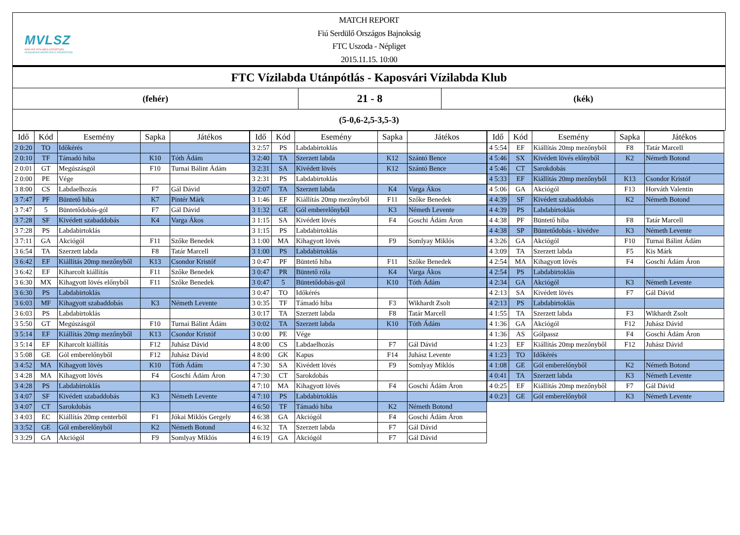MVLSZ
MAGYAR VÍZILABDA SZÖVETSÉG
HUNGARIAN WATER POLO FEDERATION
MATCH REPORT
Fiú Serdülő Országos Bajnokság
FTC Uszoda - Népliget
2015.11.15. 10:00
FTC Vízilabda Utánpótlás - Kaposvári Vízilabda Klub
(fehér)
21 - 8
(kék)
(5-0,6-2,5-3,5-3)
| Idő | Kód | Esemény | Sapka | Játékos |
| --- | --- | --- | --- | --- |
| 2 0:20 | TO | Időkérés | | |
| 2 0:10 | TF | Támadó hiba | K10 | Tóth Ádám |
| 2 0:01 | GT | Megúszásgól | F10 | Turnai Bálint Ádám |
| 2 0:00 | PE | Vége | | |
| 3 8:00 | CS | Labdaelhozás | F7 | Gál Dávid |
| 3 7:47 | PF | Büntető hiba | K7 | Pintér Márk |
| 3 7:47 | 5 | Büntetődobás-gól | F7 | Gál Dávid |
| 3 7:28 | SF | Kivédett szabaddobás | K4 | Varga Ákos |
| 3 7:28 | PS | Labdabirtoklás | | |
| 3 7:11 | GA | Akciógól | F11 | Szőke Benedek |
| 3 6:54 | TA | Szerzett labda | F8 | Tatár Marcell |
| 3 6:42 | EF | Kiállítás 20mp mezőnyből | K13 | Csondor Kristóf |
| 3 6:42 | EF | Kiharcolt kiállítás | F11 | Szőke Benedek |
| 3 6:30 | MX | Kihagyott lövés előnyből | F11 | Szőke Benedek |
| 3 6:30 | PS | Labdabirtoklás | | |
| 3 6:03 | MF | Kihagyott szabaddobás | K3 | Németh Levente |
| 3 6:03 | PS | Labdabirtoklás | | |
| 3 5:50 | GT | Megúszásgól | F10 | Turnai Bálint Ádám |
| 3 5:14 | EF | Kiállítás 20mp mezőnyből | K13 | Csondor Kristóf |
| 3 5:14 | EF | Kiharcolt kiállítás | F12 | Juhász Dávid |
| 3 5:08 | GE | Gól emberelőnyből | F12 | Juhász Dávid |
| 3 4:52 | MA | Kihagyott lövés | K10 | Tóth Ádám |
| 3 4:28 | MA | Kihagyott lövés | F4 | Goschi Ádám Áron |
| 3 4:28 | PS | Labdabirtoklás | | |
| 3 4:07 | SF | Kivédett szabaddobás | K3 | Németh Levente |
| 3 4:07 | CT | Sarokdobás | | |
| 3 4:03 | EC | Kiállítás 20mp centerből | F1 | Jókai Miklós Gergely |
| 3 3:52 | GE | Gól emberelőnyből | K2 | Németh Botond |
| 3 3:29 | GA | Akciógól | F9 | Somlyay Miklós |
| Idő | Kód | Esemény | Sapka | Játékos |
| --- | --- | --- | --- | --- |
| 3 2:57 | PS | Labdabirtoklás | | |
| 3 2:40 | TA | Szerzett labda | K12 | Szántó Bence |
| 3 2:31 | SA | Kivédett lövés | K12 | Szántó Bence |
| 3 2:31 | PS | Labdabirtoklás | | |
| 3 2:07 | TA | Szerzett labda | K4 | Varga Ákos |
| 3 1:46 | EF | Kiállítás 20mp mezőnyből | F11 | Szőke Benedek |
| 3 1:32 | GE | Gól emberelőnyből | K3 | Németh Levente |
| 3 1:15 | SA | Kivédett lövés | F4 | Goschi Ádám Áron |
| 3 1:15 | PS | Labdabirtoklás | | |
| 3 1:00 | MA | Kihagyott lövés | F9 | Somlyay Miklós |
| 3 1:00 | PS | Labdabirtoklás | | |
| 3 0:47 | PF | Büntető hiba | F11 | Szőke Benedek |
| 3 0:47 | PR | Büntető róla | K4 | Varga Ákos |
| 3 0:47 | 5 | Büntetődobás-gól | K10 | Tóth Ádám |
| 3 0:47 | TO | Időkérés | | |
| 3 0:35 | TF | Támadó hiba | F3 | Wikhardt Zsolt |
| 3 0:17 | TA | Szerzett labda | F8 | Tatár Marcell |
| 3 0:02 | TA | Szerzett labda | K10 | Tóth Ádám |
| 3 0:00 | PE | Vége | | |
| 4 8:00 | CS | Labdaelhozás | F7 | Gál Dávid |
| 4 8:00 | GK | Kapus | F14 | Juhász Levente |
| 4 7:30 | SA | Kivédett lövés | F9 | Somlyay Miklós |
| 4 7:30 | CT | Sarokdobás | | |
| 4 7:10 | MA | Kihagyott lövés | F4 | Goschi Ádám Áron |
| 4 7:10 | PS | Labdabirtoklás | | |
| 4 6:50 | TF | Támadó hiba | K2 | Németh Botond |
| 4 6:38 | GA | Akciógól | F4 | Goschi Ádám Áron |
| 4 6:32 | TA | Szerzett labda | F7 | Gál Dávid |
| 4 6:19 | GA | Akciógól | F7 | Gál Dávid |
| Idő | Kód | Esemény | Sapka | Játékos |
| --- | --- | --- | --- | --- |
| 4 5:54 | EF | Kiállítás 20mp mezőnyből | F8 | Tatár Marcell |
| 4 5:46 | SX | Kivédett lövés előnyből | K2 | Németh Botond |
| 4 5:46 | CT | Sarokdobás | | |
| 4 5:33 | EF | Kiállítás 20mp mezőnyből | K13 | Csondor Kristóf |
| 4 5:06 | GA | Akciógól | F13 | Horváth Valentin |
| 4 4:39 | SF | Kivédett szabaddobás | K2 | Németh Botond |
| 4 4:39 | PS | Labdabirtoklás | | |
| 4 4:38 | PF | Büntető hiba | F8 | Tatár Marcell |
| 4 4:38 | SP | Büntetődobás - kivédve | K3 | Németh Levente |
| 4 3:26 | GA | Akciógól | F10 | Turnai Bálint Ádám |
| 4 3:09 | TA | Szerzett labda | F5 | Kis Márk |
| 4 2:54 | MA | Kihagyott lövés | F4 | Goschi Ádám Áron |
| 4 2:54 | PS | Labdabirtoklás | | |
| 4 2:34 | GA | Akciógól | K3 | Németh Levente |
| 4 2:13 | SA | Kivédett lövés | F7 | Gál Dávid |
| 4 2:13 | PS | Labdabirtoklás | | |
| 4 1:55 | TA | Szerzett labda | F3 | Wikhardt Zsolt |
| 4 1:36 | GA | Akciógól | F12 | Juhász Dávid |
| 4 1:36 | AS | Gólpassz | F4 | Goschi Ádám Áron |
| 4 1:23 | EF | Kiállítás 20mp mezőnyből | F12 | Juhász Dávid |
| 4 1:23 | TO | Időkérés | | |
| 4 1:08 | GE | Gól emberelőnyből | K2 | Németh Botond |
| 4 0:41 | TA | Szerzett labda | K3 | Németh Levente |
| 4 0:25 | EF | Kiállítás 20mp mezőnyből | F7 | Gál Dávid |
| 4 0:23 | GE | Gól emberelőnyből | K3 | Németh Levente |